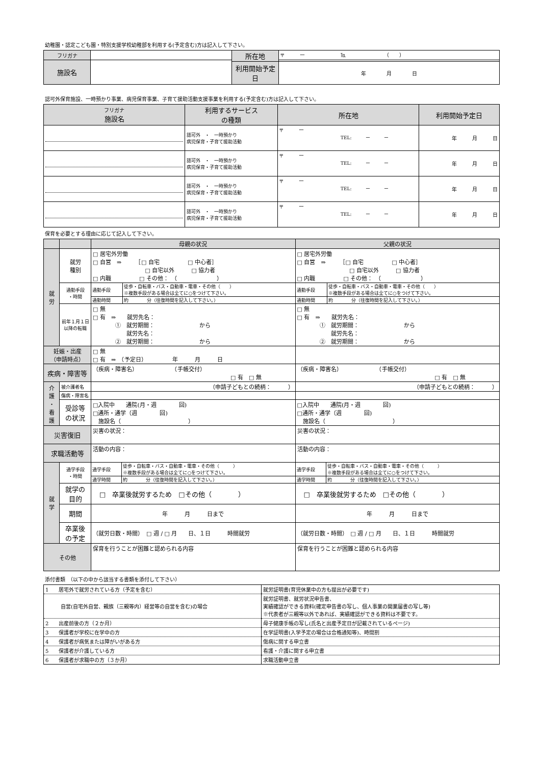幼稚園・認定こども園・特別支援学校幼稚部を利用する(予定含む)方は記入して下さい。
| フリガナ | | 所在地 | 〒 ー ℡ （ ） |
| 施設名 | | | |
| | | 利用開始予定日 | 年 月 日 |
認可外保育施設、一時預かり事業、病児保育事業、子育て援助活動支援事業を利用する(予定含む)方は記入して下さい。
| フリガナ 施設名 | 利用するサービス の種類 | 所在地 | 利用開始予定日 |
| | 認可外 ・ 一時預かり 病児保育・子育て援助活動 | 〒 ー TEL: ー ー | 年 月 日 |
| | 認可外 ・ 一時預かり 病児保育・子育て援助活動 | 〒 ー TEL: ー ー | 年 月 日 |
| | 認可外 ・ 一時預かり 病児保育・子育て援助活動 | 〒 ー TEL: ー ー | 年 月 日 |
| | 認可外 ・ 一時預かり 病児保育・子育て援助活動 | 〒 ー TEL: ー ー | 年 月 日 |
保育を必要とする理由に応じて記入して下さい。
| | | 母親の状況 | 父親の状況 |
| 就 労 | 就労 種別 | □ 居宅外労働 □ 自営 ⇒ ［□ 自宅 □ 中心者］ □ 自宅以外 □ 協力者 □ 内職 □ その他： （ ） | □ 居宅外労働 □ 自営 ⇒ ［□ 自宅 □ 中心者］ □ 自宅以外 □ 協力者 □ 内職 □ その他： （ ） |
| | 通勤手段 ・時間 | / 通勤手段 / 徒歩・自転車・バス・自動車・電車・その他（ ） / / / ※複数手段がある場合は全てに○をつけて下さい。 / / 通勤時間 / 約 分（往復時間を記入して下さい。） / | / 通勤手段 / 徒歩・自転車・バス・自動車・電車・その他（ ） / / / ※複数手段がある場合は全てに○をつけて下さい。 / / 通勤時間 / 約 分（往復時間を記入して下さい。） / |
| | 前年１月１日以降の転職 | □ 無 □ 有 ⇒ 就労先名： ① 就労期間： から 就労先名： ② 就労期間： から | □ 無 □ 有 ⇒ 就労先名： ① 就労期間： から 就労先名： ② 就労期間： から |
| 妊娠・出産 （申請時点） | | □ 無 □ 有 ⇒ （予定日） 年 月 日 | |
| 疾病・障害等 | | （疾病・障害名） （手帳交付） □ 有 □ 無 | （疾病・障害名） （手帳交付） □ 有 □ 無 |
| 介 護 ・ 看 護 | 被介護者名 | （申請子どもとの続柄： ） | （申請子どもとの続柄： ） |
| | 傷病・障害名 | | |
| | 受診等 の状況 | □入院中 通院(月・週 回) □通所・通学（週 回) 施設名（ ） | □入院中 通院(月・週 回) □通所・通学（週 回) 施設名（ ） |
| 災害復旧 | | 災害の状況： | 災害の状況： |
| 求職活動等 | | 活動の内容： | 活動の内容： |
| 就 学 | 通学手段 ・時間 | / 通学手段 / 徒歩・自転車・バス・自動車・電車・その他（ ） / / / ※複数手段がある場合は全てに○をつけて下さい。 / / 通学時間 / 約 分（往復時間を記入して下さい。） / | / 通学手段 / 徒歩・自転車・バス・自動車・電車・その他（ ） / / / ※複数手段がある場合は全てに○をつけて下さい。 / / 通学時間 / 約 分（往復時間を記入して下さい。） / |
| | 就学の 目的 | □ 卒業後就労するため □その他（ ） | □ 卒業後就労するため □その他（ ） |
| | 期間 | 年 月 日まで | 年 月 日まで |
| | 卒業後 の予定 | （就労日数・時間） □ 週 / □ 月 日、１日 時間就労 | （就労日数・時間） □ 週 / □ 月 日、１日 時間就労 |
| その他 | | 保育を行うことが困難と認められる内容 | 保育を行うことが困難と認められる内容 |
添付書類　（以下の中から該当する書類を添付して下さい）
| 1 居宅外で就労されている方（予定を含む） | 就労証明書(育児休業中の方も提出が必要です) |
| 自営(自宅外自営、親族（三親等内）経営等の自営を含む)の場合 | 就労証明書、就労状況申告書、 実績確認ができる資料(確定申告書の写し、個人事業の開業届書の写し等) ※代表者が三親等以外であれば、実績確認ができる資料は不要です。 |
| 2 出産前後の方（２か月） | 母子健康手帳の写し(氏名と出産予定日が記載されているページ) |
| 3 保護者が学校に在学中の方 | 在学証明書(入学予定の場合は合格通知等)、時間割 |
| 4 保護者が病気または障がいがある方 | 傷病に関する申立書 |
| 5 保護者が介護している方 | 看護・介護に関する申立書 |
| 6 保護者が求職中の方（３か月） | 求職活動申立書 |